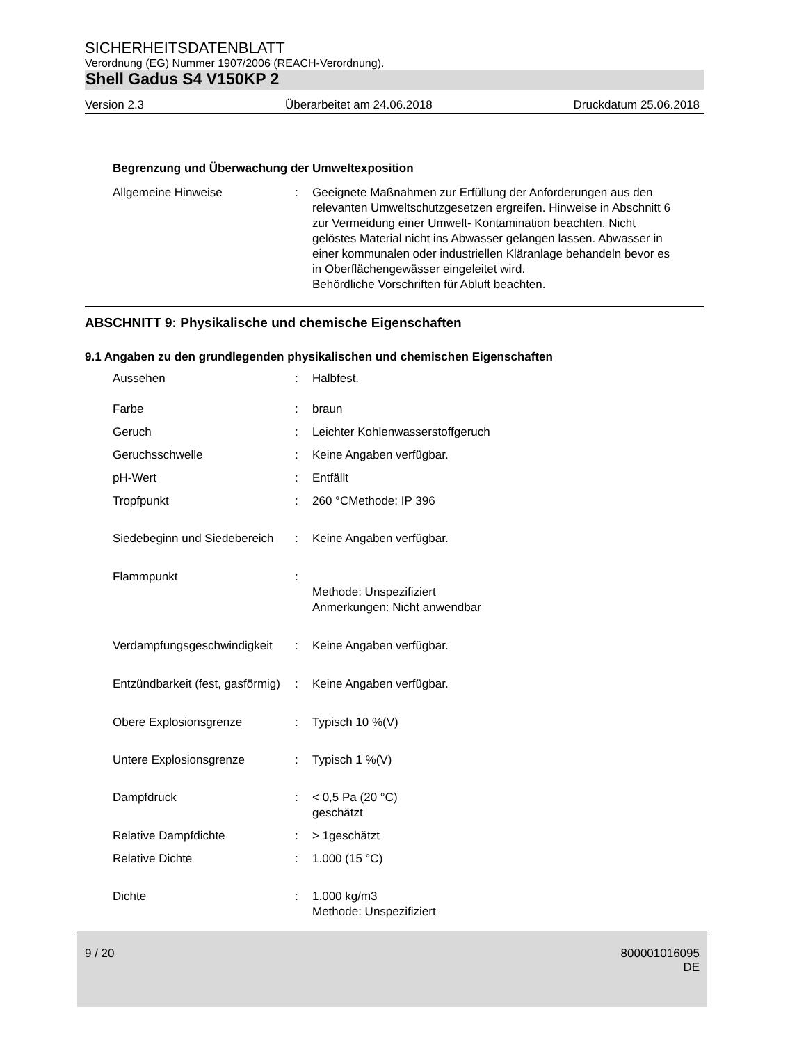SICHERHEITSDATENBLATT
Verordnung (EG) Nummer 1907/2006 (REACH-Verordnung).
Shell Gadus S4 V150KP 2
Version 2.3 Überarbeitet am 24.06.2018 Druckdatum 25.06.2018
Begrenzung und Überwachung der Umweltexposition
| Allgemeine Hinweise | : | Geeignete Maßnahmen zur Erfüllung der Anforderungen aus den relevanten Umweltschutzgesetzen ergreifen. Hinweise in Abschnitt 6 zur Vermeidung einer Umwelt- Kontamination beachten. Nicht gelöstes Material nicht ins Abwasser gelangen lassen. Abwasser in einer kommunalen oder industriellen Kläranlage behandeln bevor es in Oberflächengewässer eingeleitet wird. Behördliche Vorschriften für Abluft beachten. |
ABSCHNITT 9: Physikalische und chemische Eigenschaften
9.1 Angaben zu den grundlegenden physikalischen und chemischen Eigenschaften
| Aussehen | : | Halbfest. |
| Farbe | : | braun |
| Geruch | : | Leichter Kohlenwasserstoffgeruch |
| Geruchsschwelle | : | Keine Angaben verfügbar. |
| pH-Wert | : | Entfällt |
| Tropfpunkt | : | 260 °CMethode: IP 396 |
| Siedebeginn und Siedebereich | : | Keine Angaben verfügbar. |
| Flammpunkt | : | Methode: Unspezifiziert Anmerkungen: Nicht anwendbar |
| Verdampfungsgeschwindigkeit | : | Keine Angaben verfügbar. |
| Entzündbarkeit (fest, gasförmig) | : | Keine Angaben verfügbar. |
| Obere Explosionsgrenze | : | Typisch 10 %(V) |
| Untere Explosionsgrenze | : | Typisch 1 %(V) |
| Dampfdruck | : | < 0,5 Pa (20 °C) geschätzt |
| Relative Dampfdichte | : | > 1geschätzt |
| Relative Dichte | : | 1.000 (15 °C) |
| Dichte | : | 1.000 kg/m3 Methode: Unspezifiziert |
9 / 20 800001016095
DE